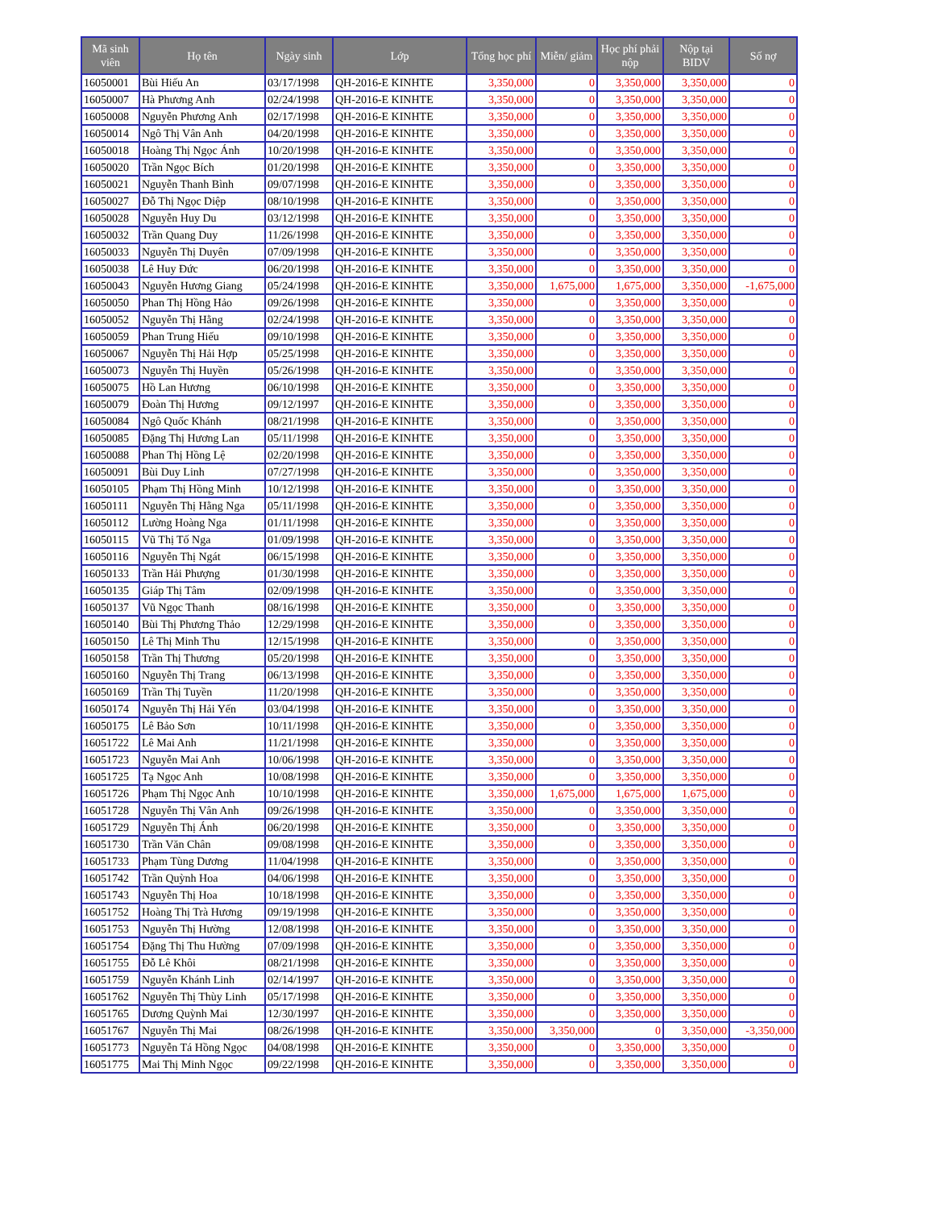| Mã sinh viên | Họ tên | Ngày sinh | Lớp | Tổng học phí | Miễn/ giảm | Học phí phải nộp | Nộp tại BIDV | Số nợ |
| --- | --- | --- | --- | --- | --- | --- | --- | --- |
| 16050001 | Bùi Hiếu An | 03/17/1998 | QH-2016-E KINHTE | 3,350,000 | 0 | 3,350,000 | 3,350,000 | 0 |
| 16050007 | Hà Phương Anh | 02/24/1998 | QH-2016-E KINHTE | 3,350,000 | 0 | 3,350,000 | 3,350,000 | 0 |
| 16050008 | Nguyễn Phương Anh | 02/17/1998 | QH-2016-E KINHTE | 3,350,000 | 0 | 3,350,000 | 3,350,000 | 0 |
| 16050014 | Ngô Thị Vân Anh | 04/20/1998 | QH-2016-E KINHTE | 3,350,000 | 0 | 3,350,000 | 3,350,000 | 0 |
| 16050018 | Hoàng Thị Ngọc Ánh | 10/20/1998 | QH-2016-E KINHTE | 3,350,000 | 0 | 3,350,000 | 3,350,000 | 0 |
| 16050020 | Trần Ngọc Bích | 01/20/1998 | QH-2016-E KINHTE | 3,350,000 | 0 | 3,350,000 | 3,350,000 | 0 |
| 16050021 | Nguyễn Thanh Bình | 09/07/1998 | QH-2016-E KINHTE | 3,350,000 | 0 | 3,350,000 | 3,350,000 | 0 |
| 16050027 | Đỗ Thị Ngọc Diệp | 08/10/1998 | QH-2016-E KINHTE | 3,350,000 | 0 | 3,350,000 | 3,350,000 | 0 |
| 16050028 | Nguyễn Huy Du | 03/12/1998 | QH-2016-E KINHTE | 3,350,000 | 0 | 3,350,000 | 3,350,000 | 0 |
| 16050032 | Trần Quang Duy | 11/26/1998 | QH-2016-E KINHTE | 3,350,000 | 0 | 3,350,000 | 3,350,000 | 0 |
| 16050033 | Nguyễn Thị Duyên | 07/09/1998 | QH-2016-E KINHTE | 3,350,000 | 0 | 3,350,000 | 3,350,000 | 0 |
| 16050038 | Lê Huy Đức | 06/20/1998 | QH-2016-E KINHTE | 3,350,000 | 0 | 3,350,000 | 3,350,000 | 0 |
| 16050043 | Nguyễn Hương Giang | 05/24/1998 | QH-2016-E KINHTE | 3,350,000 | 1,675,000 | 1,675,000 | 3,350,000 | -1,675,000 |
| 16050050 | Phan Thị Hồng Hảo | 09/26/1998 | QH-2016-E KINHTE | 3,350,000 | 0 | 3,350,000 | 3,350,000 | 0 |
| 16050052 | Nguyễn Thị Hằng | 02/24/1998 | QH-2016-E KINHTE | 3,350,000 | 0 | 3,350,000 | 3,350,000 | 0 |
| 16050059 | Phan Trung Hiếu | 09/10/1998 | QH-2016-E KINHTE | 3,350,000 | 0 | 3,350,000 | 3,350,000 | 0 |
| 16050067 | Nguyễn Thị Hải Hợp | 05/25/1998 | QH-2016-E KINHTE | 3,350,000 | 0 | 3,350,000 | 3,350,000 | 0 |
| 16050073 | Nguyễn Thị Huyền | 05/26/1998 | QH-2016-E KINHTE | 3,350,000 | 0 | 3,350,000 | 3,350,000 | 0 |
| 16050075 | Hồ Lan Hương | 06/10/1998 | QH-2016-E KINHTE | 3,350,000 | 0 | 3,350,000 | 3,350,000 | 0 |
| 16050079 | Đoàn Thị Hương | 09/12/1997 | QH-2016-E KINHTE | 3,350,000 | 0 | 3,350,000 | 3,350,000 | 0 |
| 16050084 | Ngô Quốc Khánh | 08/21/1998 | QH-2016-E KINHTE | 3,350,000 | 0 | 3,350,000 | 3,350,000 | 0 |
| 16050085 | Đặng Thị Hương Lan | 05/11/1998 | QH-2016-E KINHTE | 3,350,000 | 0 | 3,350,000 | 3,350,000 | 0 |
| 16050088 | Phan Thị Hồng Lệ | 02/20/1998 | QH-2016-E KINHTE | 3,350,000 | 0 | 3,350,000 | 3,350,000 | 0 |
| 16050091 | Bùi Duy Linh | 07/27/1998 | QH-2016-E KINHTE | 3,350,000 | 0 | 3,350,000 | 3,350,000 | 0 |
| 16050105 | Phạm Thị Hồng Minh | 10/12/1998 | QH-2016-E KINHTE | 3,350,000 | 0 | 3,350,000 | 3,350,000 | 0 |
| 16050111 | Nguyễn Thị Hằng Nga | 05/11/1998 | QH-2016-E KINHTE | 3,350,000 | 0 | 3,350,000 | 3,350,000 | 0 |
| 16050112 | Lường Hoàng Nga | 01/11/1998 | QH-2016-E KINHTE | 3,350,000 | 0 | 3,350,000 | 3,350,000 | 0 |
| 16050115 | Vũ Thị Tố Nga | 01/09/1998 | QH-2016-E KINHTE | 3,350,000 | 0 | 3,350,000 | 3,350,000 | 0 |
| 16050116 | Nguyễn Thị Ngát | 06/15/1998 | QH-2016-E KINHTE | 3,350,000 | 0 | 3,350,000 | 3,350,000 | 0 |
| 16050133 | Trần Hải Phượng | 01/30/1998 | QH-2016-E KINHTE | 3,350,000 | 0 | 3,350,000 | 3,350,000 | 0 |
| 16050135 | Giáp Thị Tâm | 02/09/1998 | QH-2016-E KINHTE | 3,350,000 | 0 | 3,350,000 | 3,350,000 | 0 |
| 16050137 | Vũ Ngọc Thanh | 08/16/1998 | QH-2016-E KINHTE | 3,350,000 | 0 | 3,350,000 | 3,350,000 | 0 |
| 16050140 | Bùi Thị Phương Thảo | 12/29/1998 | QH-2016-E KINHTE | 3,350,000 | 0 | 3,350,000 | 3,350,000 | 0 |
| 16050150 | Lê Thị Minh Thu | 12/15/1998 | QH-2016-E KINHTE | 3,350,000 | 0 | 3,350,000 | 3,350,000 | 0 |
| 16050158 | Trần Thị Thương | 05/20/1998 | QH-2016-E KINHTE | 3,350,000 | 0 | 3,350,000 | 3,350,000 | 0 |
| 16050160 | Nguyễn Thị Trang | 06/13/1998 | QH-2016-E KINHTE | 3,350,000 | 0 | 3,350,000 | 3,350,000 | 0 |
| 16050169 | Trần Thị Tuyền | 11/20/1998 | QH-2016-E KINHTE | 3,350,000 | 0 | 3,350,000 | 3,350,000 | 0 |
| 16050174 | Nguyễn Thị Hải Yến | 03/04/1998 | QH-2016-E KINHTE | 3,350,000 | 0 | 3,350,000 | 3,350,000 | 0 |
| 16050175 | Lê Bảo Sơn | 10/11/1998 | QH-2016-E KINHTE | 3,350,000 | 0 | 3,350,000 | 3,350,000 | 0 |
| 16051722 | Lê Mai Anh | 11/21/1998 | QH-2016-E KINHTE | 3,350,000 | 0 | 3,350,000 | 3,350,000 | 0 |
| 16051723 | Nguyễn Mai Anh | 10/06/1998 | QH-2016-E KINHTE | 3,350,000 | 0 | 3,350,000 | 3,350,000 | 0 |
| 16051725 | Tạ Ngọc Anh | 10/08/1998 | QH-2016-E KINHTE | 3,350,000 | 0 | 3,350,000 | 3,350,000 | 0 |
| 16051726 | Phạm Thị Ngọc Anh | 10/10/1998 | QH-2016-E KINHTE | 3,350,000 | 1,675,000 | 1,675,000 | 1,675,000 | 0 |
| 16051728 | Nguyễn Thị Vân Anh | 09/26/1998 | QH-2016-E KINHTE | 3,350,000 | 0 | 3,350,000 | 3,350,000 | 0 |
| 16051729 | Nguyễn Thị Ánh | 06/20/1998 | QH-2016-E KINHTE | 3,350,000 | 0 | 3,350,000 | 3,350,000 | 0 |
| 16051730 | Trần Văn Chân | 09/08/1998 | QH-2016-E KINHTE | 3,350,000 | 0 | 3,350,000 | 3,350,000 | 0 |
| 16051733 | Phạm Tùng Dương | 11/04/1998 | QH-2016-E KINHTE | 3,350,000 | 0 | 3,350,000 | 3,350,000 | 0 |
| 16051742 | Trần Quỳnh Hoa | 04/06/1998 | QH-2016-E KINHTE | 3,350,000 | 0 | 3,350,000 | 3,350,000 | 0 |
| 16051743 | Nguyễn Thị Hoa | 10/18/1998 | QH-2016-E KINHTE | 3,350,000 | 0 | 3,350,000 | 3,350,000 | 0 |
| 16051752 | Hoàng Thị Trà Hương | 09/19/1998 | QH-2016-E KINHTE | 3,350,000 | 0 | 3,350,000 | 3,350,000 | 0 |
| 16051753 | Nguyễn Thị Hường | 12/08/1998 | QH-2016-E KINHTE | 3,350,000 | 0 | 3,350,000 | 3,350,000 | 0 |
| 16051754 | Đặng Thị Thu Hường | 07/09/1998 | QH-2016-E KINHTE | 3,350,000 | 0 | 3,350,000 | 3,350,000 | 0 |
| 16051755 | Đỗ Lê Khôi | 08/21/1998 | QH-2016-E KINHTE | 3,350,000 | 0 | 3,350,000 | 3,350,000 | 0 |
| 16051759 | Nguyễn Khánh Linh | 02/14/1997 | QH-2016-E KINHTE | 3,350,000 | 0 | 3,350,000 | 3,350,000 | 0 |
| 16051762 | Nguyễn Thị Thùy Linh | 05/17/1998 | QH-2016-E KINHTE | 3,350,000 | 0 | 3,350,000 | 3,350,000 | 0 |
| 16051765 | Dương Quỳnh Mai | 12/30/1997 | QH-2016-E KINHTE | 3,350,000 | 0 | 3,350,000 | 3,350,000 | 0 |
| 16051767 | Nguyễn Thị Mai | 08/26/1998 | QH-2016-E KINHTE | 3,350,000 | 3,350,000 | 0 | 3,350,000 | -3,350,000 |
| 16051773 | Nguyễn Tá Hồng Ngọc | 04/08/1998 | QH-2016-E KINHTE | 3,350,000 | 0 | 3,350,000 | 3,350,000 | 0 |
| 16051775 | Mai Thị Minh Ngọc | 09/22/1998 | QH-2016-E KINHTE | 3,350,000 | 0 | 3,350,000 | 3,350,000 | 0 |